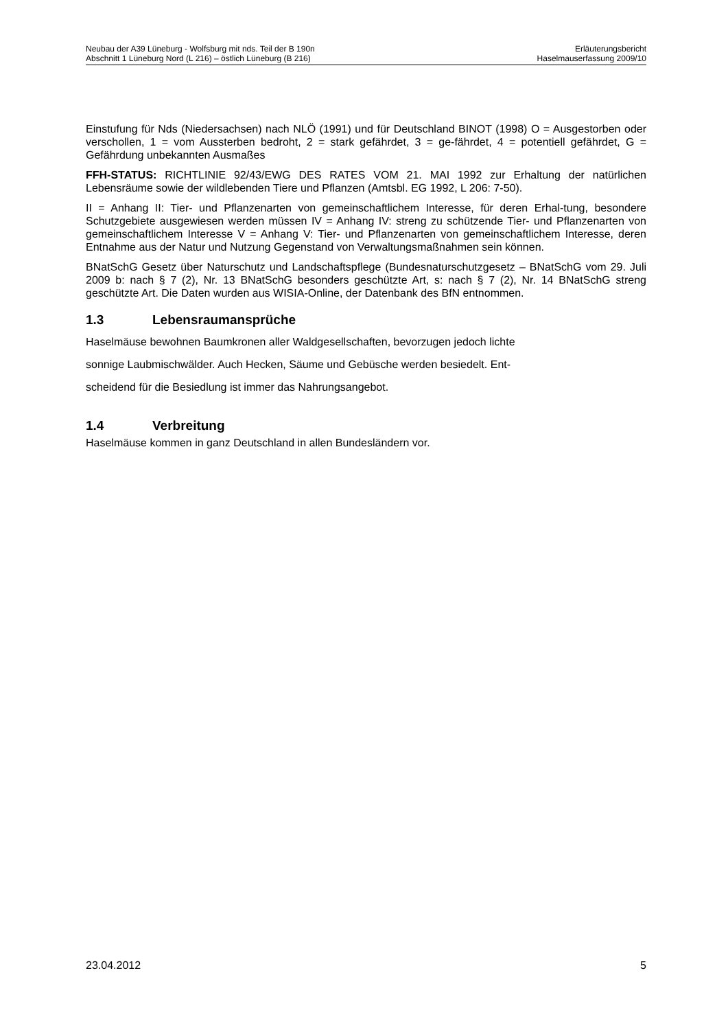Neubau der A39 Lüneburg - Wolfsburg mit nds. Teil der B 190n
Abschnitt 1 Lüneburg Nord (L 216) – östlich Lüneburg (B 216)
Erläuterungsbericht
Haselmauserfassung 2009/10
Einstufung für Nds (Niedersachsen) nach NLÖ (1991) und für Deutschland BINOT (1998) O = Ausgestorben oder verschollen, 1 = vom Aussterben bedroht, 2 = stark gefährdet, 3 = ge-fährdet, 4 = potentiell gefährdet, G = Gefährdung unbekannten Ausmaßes
FFH-STATUS: RICHTLINIE 92/43/EWG DES RATES VOM 21. MAI 1992 zur Erhaltung der natürlichen Lebensräume sowie der wildlebenden Tiere und Pflanzen (Amtsbl. EG 1992, L 206: 7-50).
II = Anhang II: Tier- und Pflanzenarten von gemeinschaftlichem Interesse, für deren Erhal-tung, besondere Schutzgebiete ausgewiesen werden müssen IV = Anhang IV: streng zu schützende Tier- und Pflanzenarten von gemeinschaftlichem Interesse V = Anhang V: Tier- und Pflanzenarten von gemeinschaftlichem Interesse, deren Entnahme aus der Natur und Nutzung Gegenstand von Verwaltungsmaßnahmen sein können.
BNatSchG Gesetz über Naturschutz und Landschaftspflege (Bundesnaturschutzgesetz – BNatSchG vom 29. Juli 2009 b: nach § 7 (2), Nr. 13 BNatSchG besonders geschützte Art, s: nach § 7 (2), Nr. 14 BNatSchG streng geschützte Art. Die Daten wurden aus WISIA-Online, der Datenbank des BfN entnommen.
1.3 Lebensraumansprüche
Haselmäuse bewohnen Baumkronen aller Waldgesellschaften, bevorzugen jedoch lichte
sonnige Laubmischwälder. Auch Hecken, Säume und Gebüsche werden besiedelt. Ent-
scheidend für die Besiedlung ist immer das Nahrungsangebot.
1.4 Verbreitung
Haselmäuse kommen in ganz Deutschland in allen Bundesländern vor.
23.04.2012 5